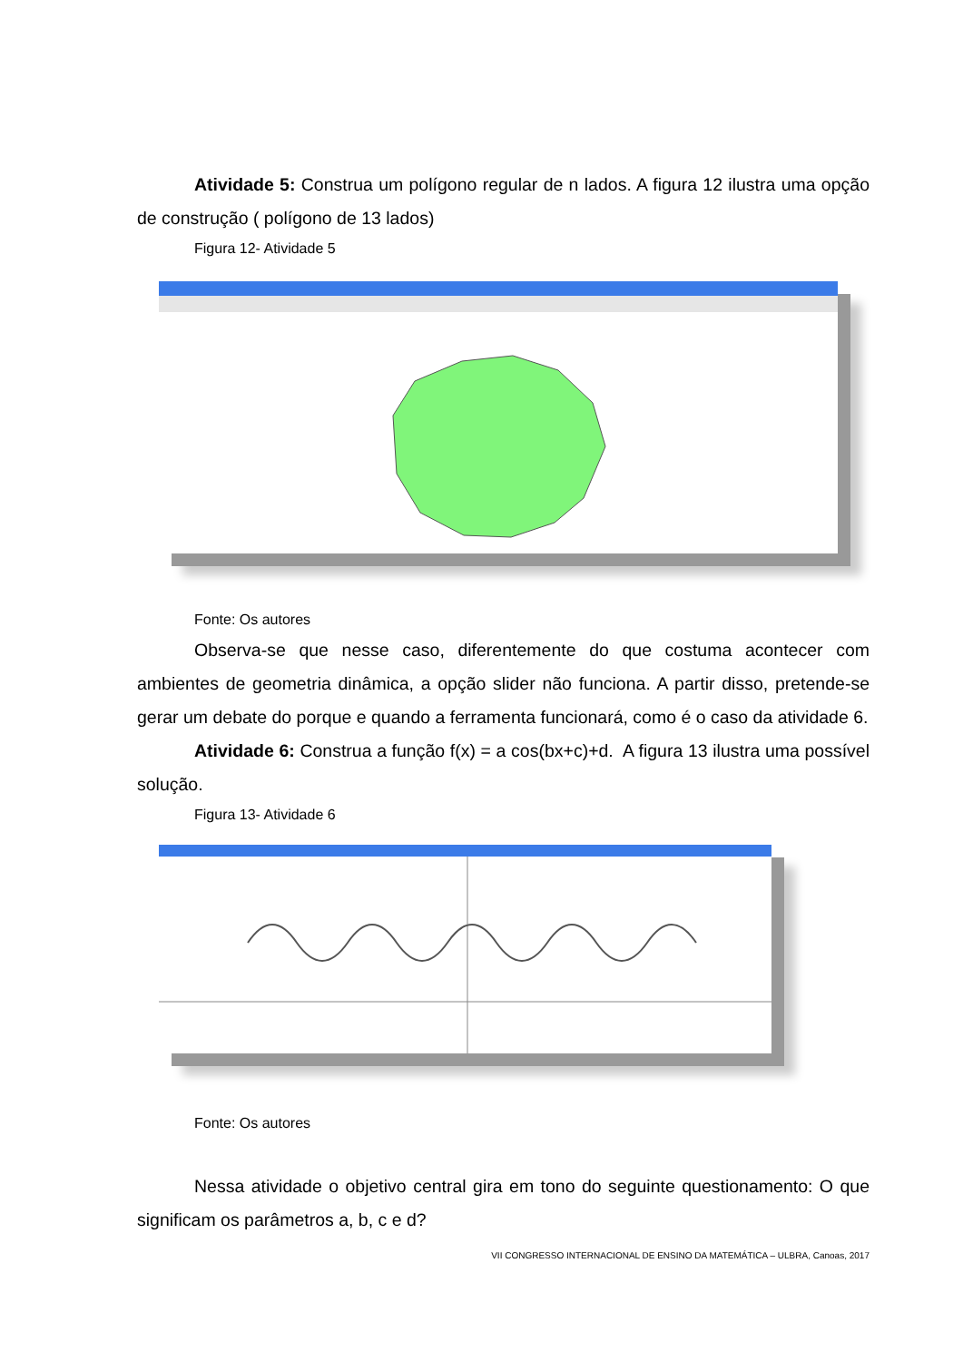Atividade 5: Construa um polígono regular de n lados. A figura 12 ilustra uma opção de construção ( polígono de 13 lados)
Figura 12- Atividade 5
Fonte: Os autores
Observa-se que nesse caso, diferentemente do que costuma acontecer com ambientes de geometria dinâmica, a opção slider não funciona. A partir disso, pretende-se gerar um debate do porque e quando a ferramenta funcionará, como é o caso da atividade 6.
Atividade 6: Construa a função f(x) = a cos(bx+c)+d. A figura 13 ilustra uma possível solução.
Figura 13- Atividade 6
Fonte: Os autores
Nessa atividade o objetivo central gira em tono do seguinte questionamento: O que significam os parâmetros a, b, c e d?
VII CONGRESSO INTERNACIONAL DE ENSINO DA MATEMÁTICA – ULBRA, Canoas, 2017